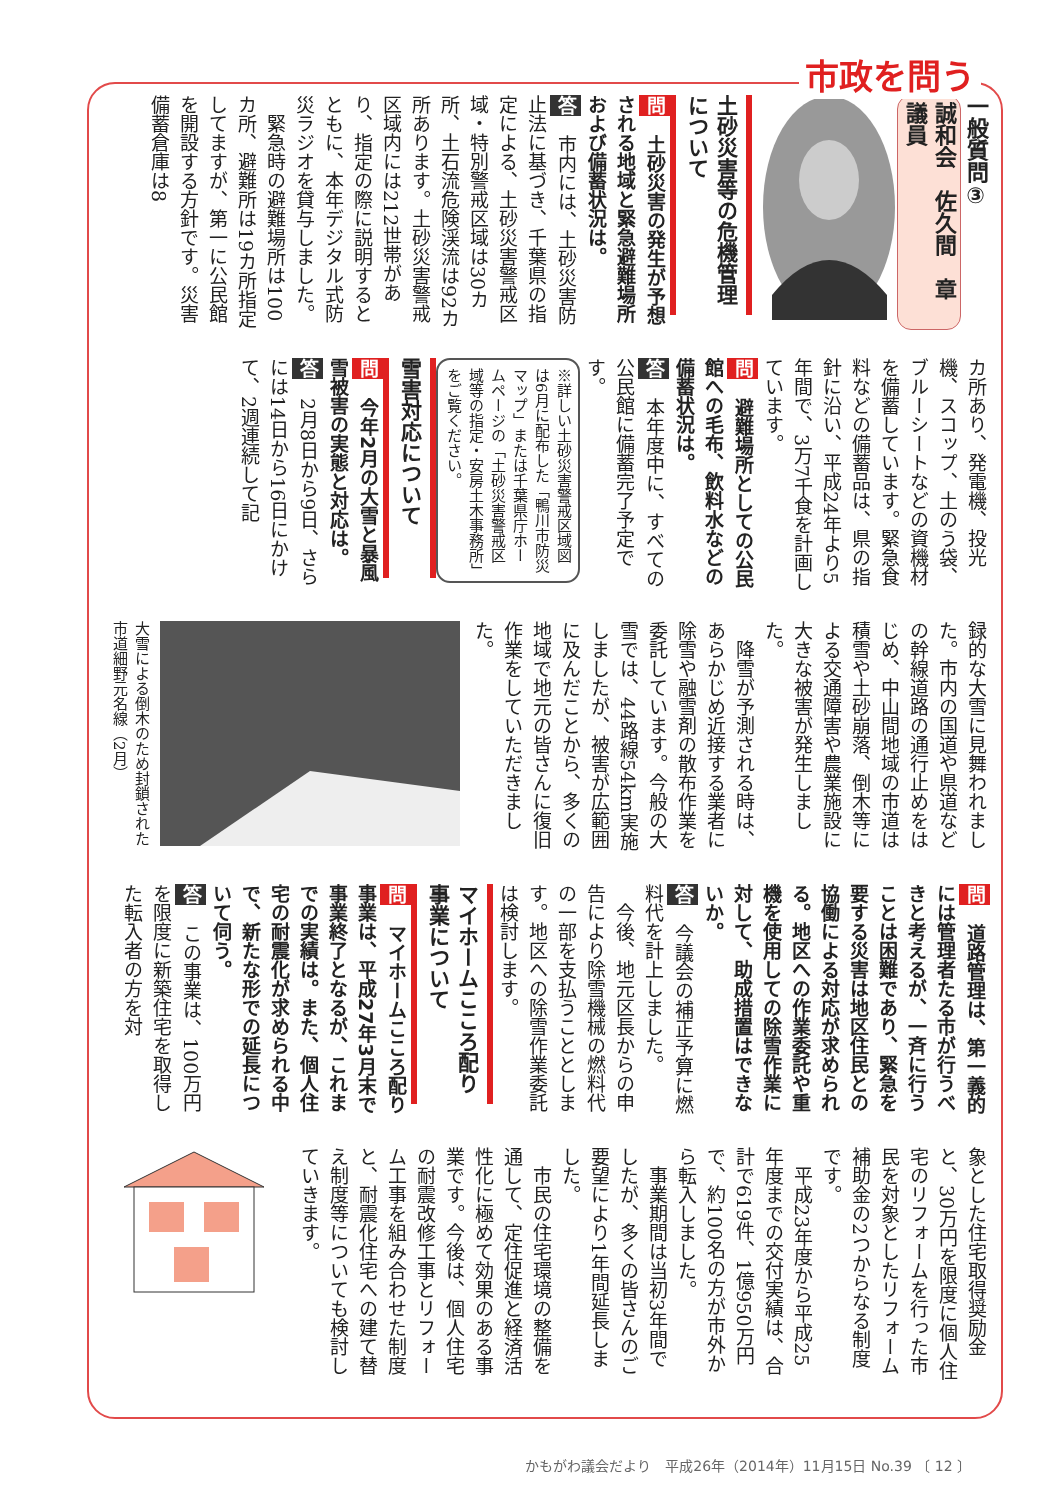市政を問う
一般質問③
誠和会　佐久間　章　議員
土砂災害等の危機管理について
問　土砂災害の発生が予想される地域と緊急避難場所および備蓄状況は。
答　市内には、土砂災害防止法に基づき、千葉県の指定による、土砂災害警戒区域・特別警戒区域は30カ所、土石流危険渓流は92カ所あります。土砂災害警戒区域内には212世帯があり、指定の際に説明するとともに、本年デジタル式防災ラジオを貸与しました。
　緊急時の避難場所は100カ所、避難所は19カ所指定してますが、第一に公民館を開設する方針です。災害備蓄倉庫は8
カ所あり、発電機、投光機、スコップ、土のう袋、ブルーシートなどの資機材を備蓄しています。緊急食料などの備蓄品は、県の指針に沿い、平成24年より5年間で、3万7千食を計画しています。
問　避難場所としての公民館への毛布、飲料水などの備蓄状況は。
答　本年度中に、すべての公民館に備蓄完了予定です。
※詳しい土砂災害警戒区域図は6月に配布した「鴨川市防災マップ」または千葉県庁ホームページの「土砂災害警戒区域等の指定・安房土木事務所」をご覧ください。
雪害対応について
問　今年2月の大雪と暴風雪被害の実態と対応は。
答　2月8日から9日、さらには14日から16日にかけて、2週連続して記
録的な大雪に見舞われました。市内の国道や県道などの幹線道路の通行止めをはじめ、中山間地域の市道は積雪や土砂崩落、倒木等による交通障害や農業施設に大きな被害が発生しました。
　降雪が予測される時は、あらかじめ近接する業者に除雪や融雪剤の散布作業を委託しています。今般の大雪では、44路線54km実施しましたが、被害が広範囲に及んだことから、多くの地域で地元の皆さんに復旧作業をしていただきました。
大雪による倒木のため封鎖された市道細野元名線（2月）
問　道路管理は、第一義的には管理者たる市が行うべきと考えるが、一斉に行うことは困難であり、緊急を要する災害は地区住民との協働による対応が求められる。地区への作業委託や重機を使用しての除雪作業に対して、助成措置はできないか。
答　今議会の補正予算に燃料代を計上しました。
　今後、地元区長からの申告により除雪機械の燃料代の一部を支払うこととします。地区への除雪作業委託は検討します。
マイホームこころ配り事業について
問　マイホームこころ配り事業は、平成27年3月末で事業終了となるが、これまでの実績は。また、個人住宅の耐震化が求められる中で、新たな形での延長について伺う。
答　この事業は、100万円を限度に新築住宅を取得した転入者の方を対
象とした住宅取得奨励金と、30万円を限度に個人住宅のリフォームを行った市民を対象としたリフォーム補助金の2つからなる制度です。
　平成23年度から平成25年度までの交付実績は、合計で619件、1億950万円で、約100名の方が市外から転入しました。
　事業期間は当初3年間でしたが、多くの皆さんのご要望により1年間延長しました。
　市民の住宅環境の整備を通して、定住促進と経済活性化に極めて効果のある事業です。今後は、個人住宅の耐震改修工事とリフォーム工事を組み合わせた制度と、耐震化住宅への建て替え制度等についても検討していきます。
かもがわ議会だより　平成26年（2014年）11月15日 No.39 〔 12 〕